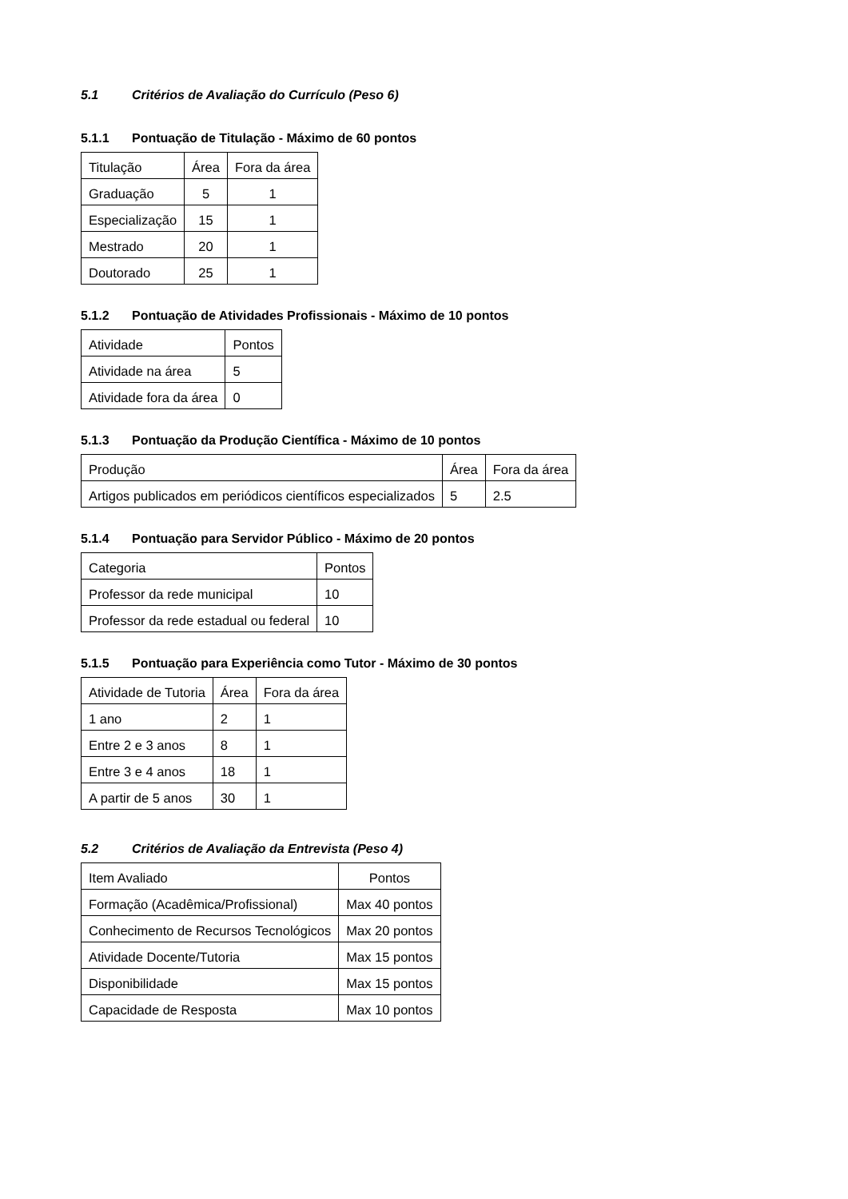5.1 Critérios de Avaliação do Currículo (Peso 6)
5.1.1 Pontuação de Titulação - Máximo de 60 pontos
| Titulação | Área | Fora da área |
| Graduação | 5 | 1 |
| Especialização | 15 | 1 |
| Mestrado | 20 | 1 |
| Doutorado | 25 | 1 |
5.1.2 Pontuação de Atividades Profissionais - Máximo de 10 pontos
| Atividade | Pontos |
| Atividade na área | 5 |
| Atividade fora da área | 0 |
5.1.3 Pontuação da Produção Científica - Máximo de 10 pontos
| Produção | Área | Fora da área |
| Artigos publicados em periódicos científicos especializados | 5 | 2.5 |
5.1.4 Pontuação para Servidor Público - Máximo de 20 pontos
| Categoria | Pontos |
| Professor da rede municipal | 10 |
| Professor da rede estadual ou federal | 10 |
5.1.5 Pontuação para Experiência como Tutor - Máximo de 30 pontos
| Atividade de Tutoria | Área | Fora da área |
| 1 ano | 2 | 1 |
| Entre 2 e 3 anos | 8 | 1 |
| Entre 3 e 4 anos | 18 | 1 |
| A partir de 5 anos | 30 | 1 |
5.2 Critérios de Avaliação da Entrevista (Peso 4)
| Item Avaliado | Pontos |
| Formação (Acadêmica/Profissional) | Max 40 pontos |
| Conhecimento de Recursos Tecnológicos | Max 20 pontos |
| Atividade Docente/Tutoria | Max 15 pontos |
| Disponibilidade | Max 15 pontos |
| Capacidade de Resposta | Max 10 pontos |